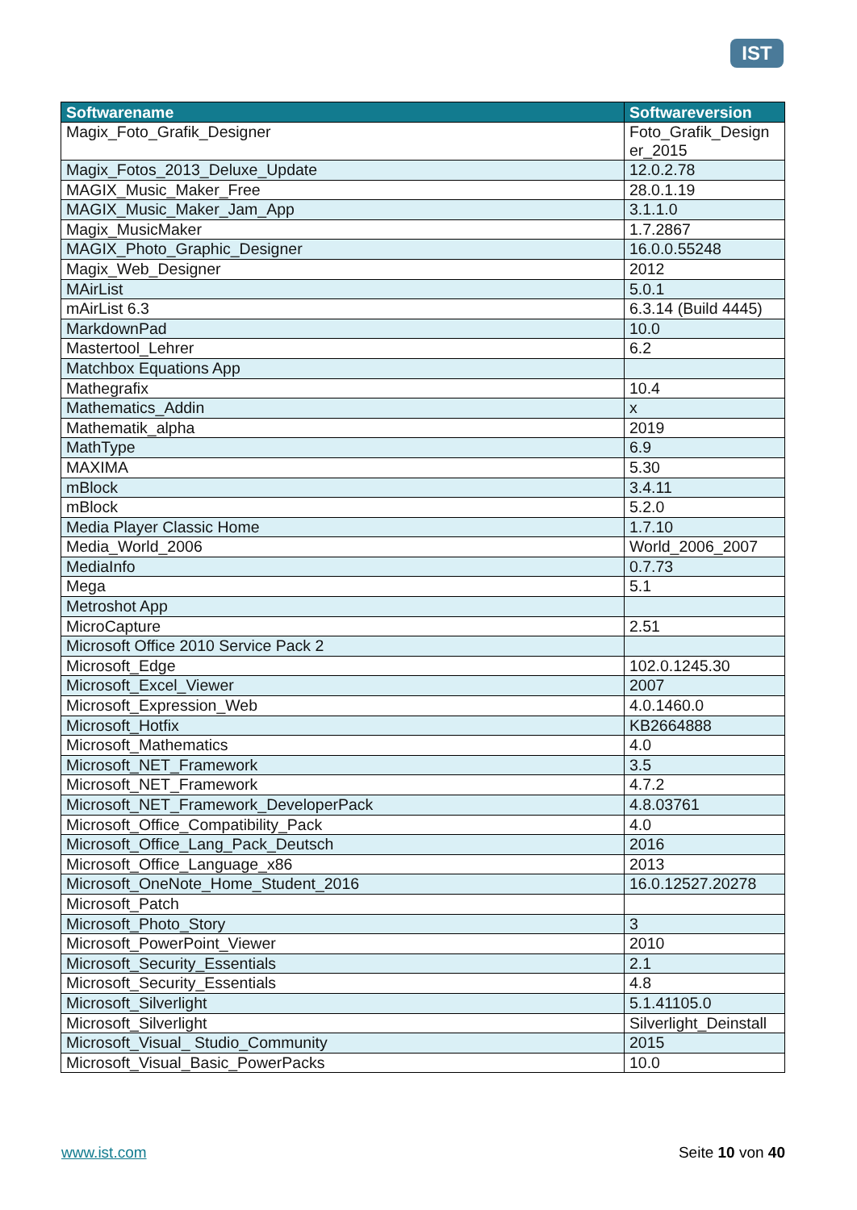IST
| Softwarename | Softwareversion |
| --- | --- |
| Magix_Foto_Grafik_Designer | Foto_Grafik_Design er_2015 |
| Magix_Fotos_2013_Deluxe_Update | 12.0.2.78 |
| MAGIX_Music_Maker_Free | 28.0.1.19 |
| MAGIX_Music_Maker_Jam_App | 3.1.1.0 |
| Magix_MusicMaker | 1.7.2867 |
| MAGIX_Photo_Graphic_Designer | 16.0.0.55248 |
| Magix_Web_Designer | 2012 |
| MAirList | 5.0.1 |
| mAirList 6.3 | 6.3.14 (Build 4445) |
| MarkdownPad | 10.0 |
| Mastertool_Lehrer | 6.2 |
| Matchbox Equations App | |
| Mathegrafix | 10.4 |
| Mathematics_Addin | x |
| Mathematik_alpha | 2019 |
| MathType | 6.9 |
| MAXIMA | 5.30 |
| mBlock | 3.4.11 |
| mBlock | 5.2.0 |
| Media Player Classic Home | 1.7.10 |
| Media_World_2006 | World_2006_2007 |
| MediaInfo | 0.7.73 |
| Mega | 5.1 |
| Metroshot App | |
| MicroCapture | 2.51 |
| Microsoft Office 2010 Service Pack 2 | |
| Microsoft_Edge | 102.0.1245.30 |
| Microsoft_Excel_Viewer | 2007 |
| Microsoft_Expression_Web | 4.0.1460.0 |
| Microsoft_Hotfix | KB2664888 |
| Microsoft_Mathematics | 4.0 |
| Microsoft_NET_Framework | 3.5 |
| Microsoft_NET_Framework | 4.7.2 |
| Microsoft_NET_Framework_DeveloperPack | 4.8.03761 |
| Microsoft_Office_Compatibility_Pack | 4.0 |
| Microsoft_Office_Lang_Pack_Deutsch | 2016 |
| Microsoft_Office_Language_x86 | 2013 |
| Microsoft_OneNote_Home_Student_2016 | 16.0.12527.20278 |
| Microsoft_Patch | |
| Microsoft_Photo_Story | 3 |
| Microsoft_PowerPoint_Viewer | 2010 |
| Microsoft_Security_Essentials | 2.1 |
| Microsoft_Security_Essentials | 4.8 |
| Microsoft_Silverlight | 5.1.41105.0 |
| Microsoft_Silverlight | Silverlight_Deinstall |
| Microsoft_Visual_ Studio_Community | 2015 |
| Microsoft_Visual_Basic_PowerPacks | 10.0 |
www.ist.com Seite 10 von 40